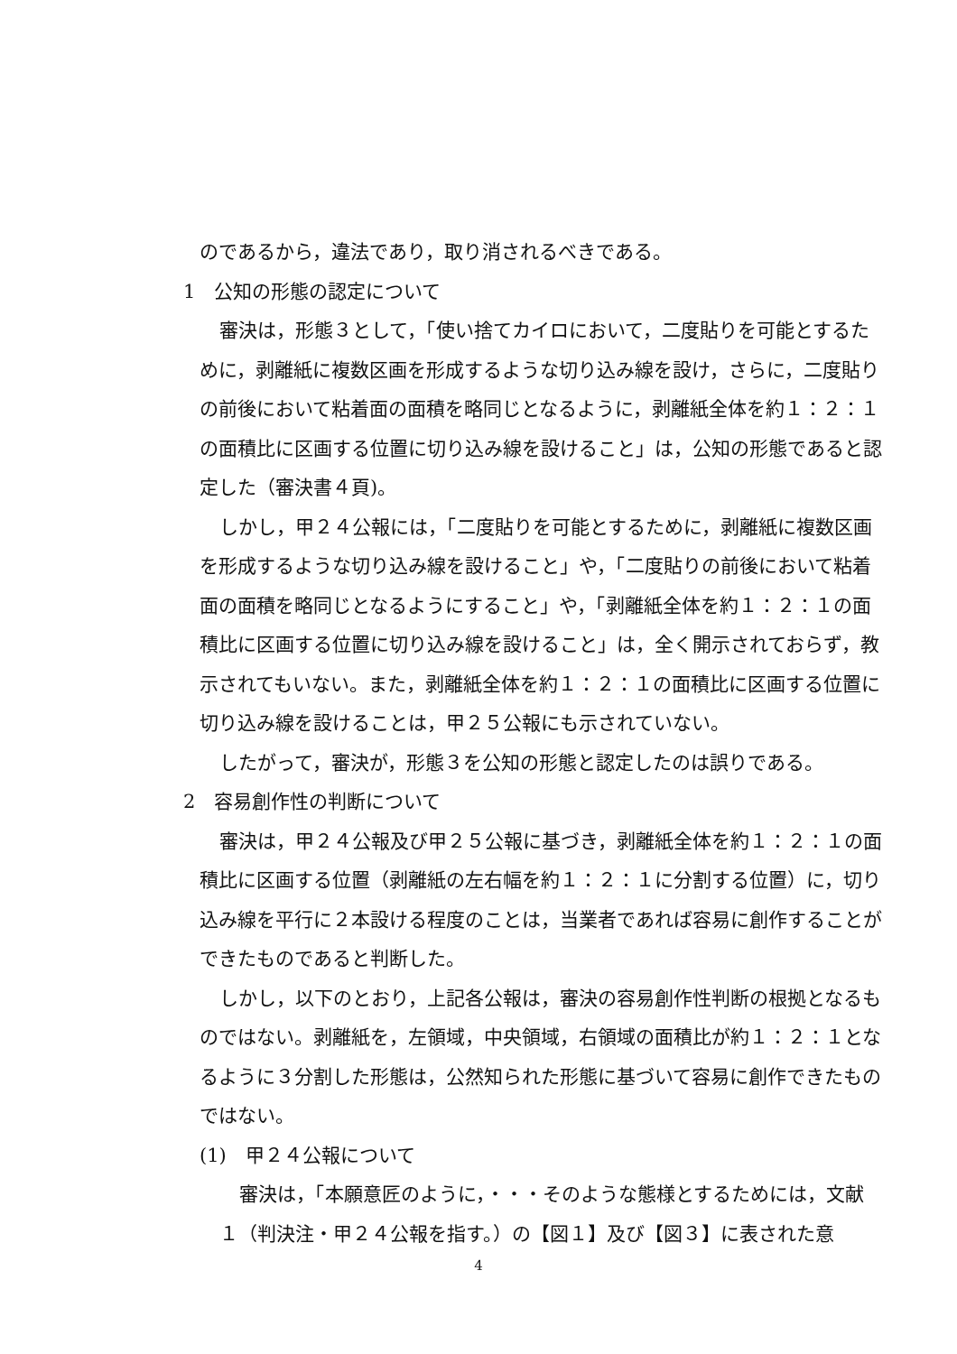のであるから，違法であり，取り消されるべきである。
1　公知の形態の認定について
審決は，形態３として，「使い捨てカイロにおいて，二度貼りを可能とするために，剥離紙に複数区画を形成するような切り込み線を設け，さらに，二度貼りの前後において粘着面の面積を略同じとなるように，剥離紙全体を約１：２：１の面積比に区画する位置に切り込み線を設けること」は，公知の形態であると認定した（審決書４頁)。
しかし，甲２４公報には，「二度貼りを可能とするために，剥離紙に複数区画を形成するような切り込み線を設けること」や，「二度貼りの前後において粘着面の面積を略同じとなるようにすること」や，「剥離紙全体を約１：２：１の面積比に区画する位置に切り込み線を設けること」は，全く開示されておらず，教示されてもいない。また，剥離紙全体を約１：２：１の面積比に区画する位置に切り込み線を設けることは，甲２５公報にも示されていない。
したがって，審決が，形態３を公知の形態と認定したのは誤りである。
2　容易創作性の判断について
審決は，甲２４公報及び甲２５公報に基づき，剥離紙全体を約１：２：１の面積比に区画する位置（剥離紙の左右幅を約１：２：１に分割する位置）に，切り込み線を平行に２本設ける程度のことは，当業者であれば容易に創作することができたものであると判断した。
しかし，以下のとおり，上記各公報は，審決の容易創作性判断の根拠となるものではない。剥離紙を，左領域，中央領域，右領域の面積比が約１：２：１となるように３分割した形態は，公然知られた形態に基づいて容易に創作できたものではない。
(1)　甲２４公報について
審決は，「本願意匠のように，・・・そのような態様とするためには，文献１（判決注・甲２４公報を指す。）の【図１】及び【図３】に表された意
4